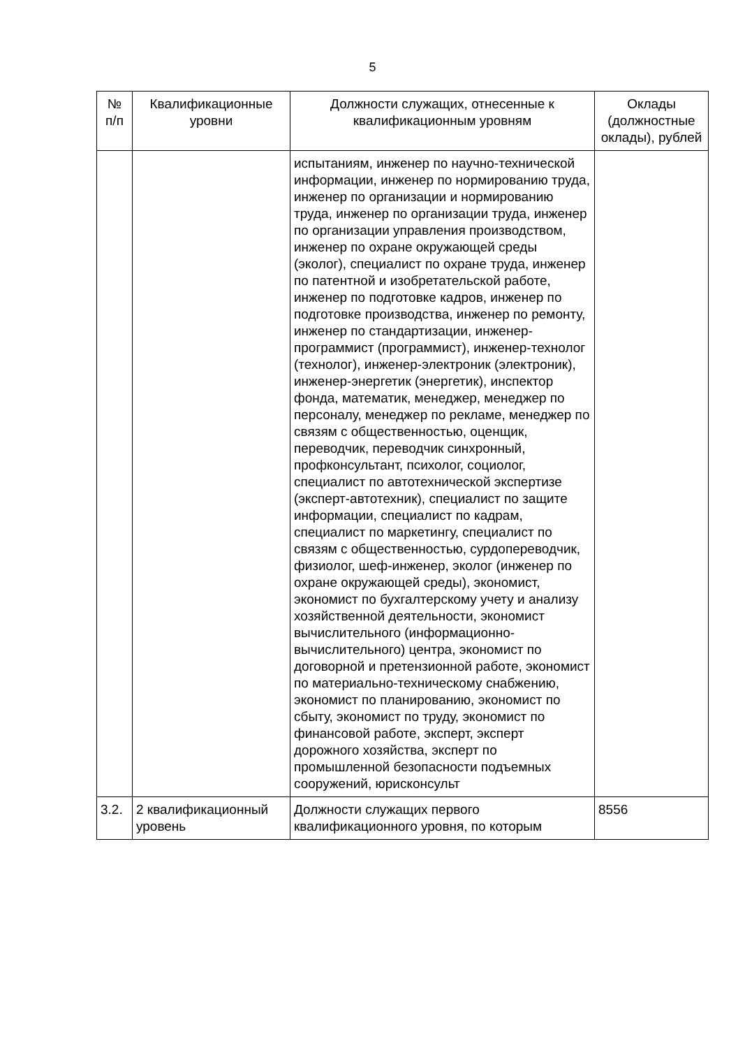5
| № п/п | Квалификационные уровни | Должности служащих, отнесенные к квалификационным уровням | Оклады (должностные оклады), рублей |
| --- | --- | --- | --- |
| | | испытаниям, инженер по научно-технической информации, инженер по нормированию труда, инженер по организации и нормированию труда, инженер по организации труда, инженер по организации управления производством, инженер по охране окружающей среды (эколог), специалист по охране труда, инженер по патентной и изобретательской работе, инженер по подготовке кадров, инженер по подготовке производства, инженер по ремонту, инженер по стандартизации, инженер-программист (программист), инженер-технолог (технолог), инженер-электроник (электроник), инженер-энергетик (энергетик), инспектор фонда, математик, менеджер, менеджер по персоналу, менеджер по рекламе, менеджер по связям с общественностью, оценщик, переводчик, переводчик синхронный, профконсультант, психолог, социолог, специалист по автотехнической экспертизе (эксперт-автотехник), специалист по защите информации, специалист по кадрам, специалист по маркетингу, специалист по связям с общественностью, сурдопереводчик, физиолог, шеф-инженер, эколог (инженер по охране окружающей среды), экономист, экономист по бухгалтерскому учету и анализу хозяйственной деятельности, экономист вычислительного (информационно-вычислительного) центра, экономист по договорной и претензионной работе, экономист по материально-техническому снабжению, экономист по планированию, экономист по сбыту, экономист по труду, экономист по финансовой работе, эксперт, эксперт дорожного хозяйства, эксперт по промышленной безопасности подъемных сооружений, юрисконсульт | |
| 3.2. | 2 квалификационный уровень | Должности служащих первого квалификационного уровня, по которым | 8556 |